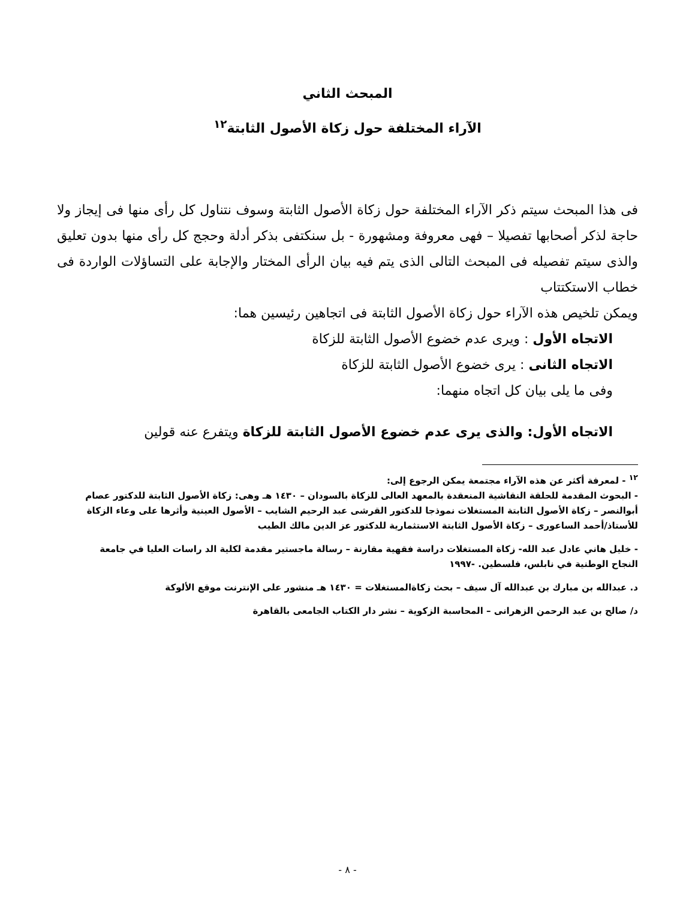المبحث الثاني
الآراء المختلفة حول زكاة الأصول الثابتة<sup>١٢</sup>
فى هذا المبحث سيتم ذكر الآراء المختلفة حول زكاة الأصول الثابتة وسوف نتناول كل رأى منها فى إيجاز ولا حاجة لذكر أصحابها تفصيلا – فهى معروفة ومشهورة - بل سنكتفى بذكر أدلة وحجج كل رأى منها بدون تعليق والذى سيتم تفصيله فى المبحث التالى الذى يتم فيه بيان الرأى المختار والإجابة على التساؤلات الواردة فى خطاب الاستكتتاب
ويمكن تلخيص هذه الآراء حول زكاة الأصول الثابتة فى اتجاهين رئيسين هما:
الاتجاه الأول : ويرى عدم خضوع الأصول الثابتة للزكاة
الاتجاه الثانى : يرى خضوع الأصول الثابتة للزكاة
وفى ما يلى بيان كل اتجاه منهما:
الاتجاه الأول: والذى يرى عدم خضوع الأصول الثابتة للزكاة ويتفرع عنه قولين
<sup>١٢</sup> - لمعرفة أكثر عن هذه الآراء مجتمعة يمكن الرجوع إلى:
- البحوث المقدمة للحلقة النقاشية المنعقدة بالمعهد العالى للزكاة بالسودان – ١٤٣٠ هـ وهى: زكاة الأصول الثابتة للدكتور عصام أبوالنصر – زكاة الأصول الثابتة المستغلات نموذجا للدكتور القرشى عبد الرحيم الشايب – الأصول العينية وأثرها على وعاء الزكاة للأستاذ/أحمد الساعورى – زكاة الأصول الثابتة الاستثمارية للدكتور عز الدين مالك الطيب
- خليل هاني عادل عبد الله- زكاة المستغلات دراسة فقهية مقارنة – رسالة ماجستير مقدمة لكلية الد راسات العليا في جامعة النجاح الوطنية في نابلس، فلسطين. -١٩٩٧
د. عبدالله بن مبارك بن عبدالله آل سيف – بحث زكاةالمستغلات = ١٤٣٠ هـ منشور على الإنترنت موقع الألوكة
د/ صالح بن عبد الرحمن الزهرانى – المحاسبة الزكوية – نشر دار الكتاب الجامعى بالقاهرة
- ٨ -